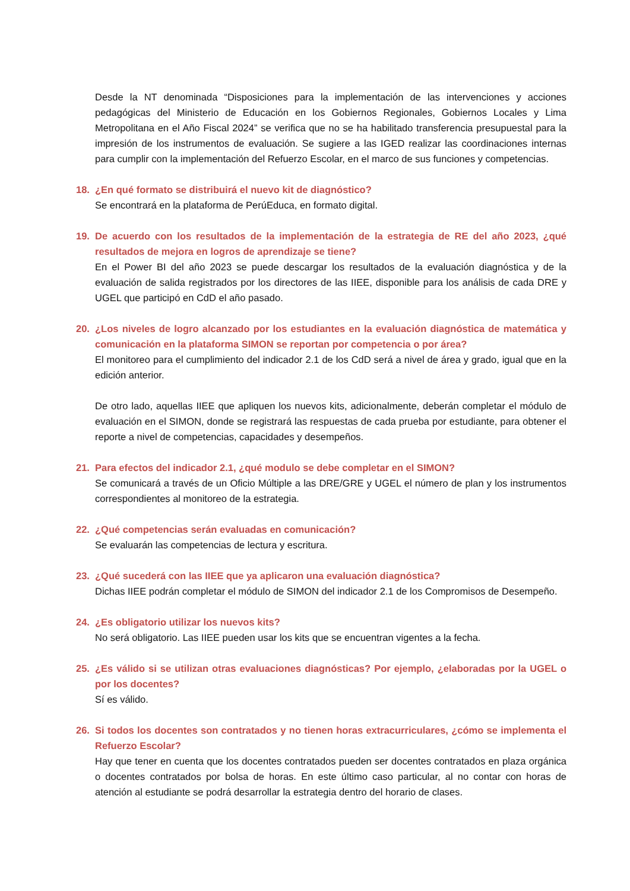Desde la NT denominada “Disposiciones para la implementación de las intervenciones y acciones pedagógicas del Ministerio de Educación en los Gobiernos Regionales, Gobiernos Locales y Lima Metropolitana en el Año Fiscal 2024” se verifica que no se ha habilitado transferencia presupuestal para la impresión de los instrumentos de evaluación. Se sugiere a las IGED realizar las coordinaciones internas para cumplir con la implementación del Refuerzo Escolar, en el marco de sus funciones y competencias.
18. ¿En qué formato se distribuirá el nuevo kit de diagnóstico?
Se encontrará en la plataforma de PerúEduca, en formato digital.
19. De acuerdo con los resultados de la implementación de la estrategia de RE del año 2023, ¿qué resultados de mejora en logros de aprendizaje se tiene?
En el Power BI del año 2023 se puede descargar los resultados de la evaluación diagnóstica y de la evaluación de salida registrados por los directores de las IIEE, disponible para los análisis de cada DRE y UGEL que participó en CdD el año pasado.
20. ¿Los niveles de logro alcanzado por los estudiantes en la evaluación diagnóstica de matemática y comunicación en la plataforma SIMON se reportan por competencia o por área?
El monitoreo para el cumplimiento del indicador 2.1 de los CdD será a nivel de área y grado, igual que en la edición anterior.
De otro lado, aquellas IIEE que apliquen los nuevos kits, adicionalmente, deberán completar el módulo de evaluación en el SIMON, donde se registrará las respuestas de cada prueba por estudiante, para obtener el reporte a nivel de competencias, capacidades y desempeños.
21. Para efectos del indicador 2.1, ¿qué modulo se debe completar en el SIMON?
Se comunicará a través de un Oficio Múltiple a las DRE/GRE y UGEL el número de plan y los instrumentos correspondientes al monitoreo de la estrategia.
22. ¿Qué competencias serán evaluadas en comunicación?
Se evaluarán las competencias de lectura y escritura.
23. ¿Qué sucederá con las IIEE que ya aplicaron una evaluación diagnóstica?
Dichas IIEE podrán completar el módulo de SIMON del indicador 2.1 de los Compromisos de Desempeño.
24. ¿Es obligatorio utilizar los nuevos kits?
No será obligatorio. Las IIEE pueden usar los kits que se encuentran vigentes a la fecha.
25. ¿Es válido si se utilizan otras evaluaciones diagnósticas? Por ejemplo, ¿elaboradas por la UGEL o por los docentes?
Sí es válido.
26. Si todos los docentes son contratados y no tienen horas extracurriculares, ¿cómo se implementa el Refuerzo Escolar?
Hay que tener en cuenta que los docentes contratados pueden ser docentes contratados en plaza orgánica o docentes contratados por bolsa de horas. En este último caso particular, al no contar con horas de atención al estudiante se podrá desarrollar la estrategia dentro del horario de clases.